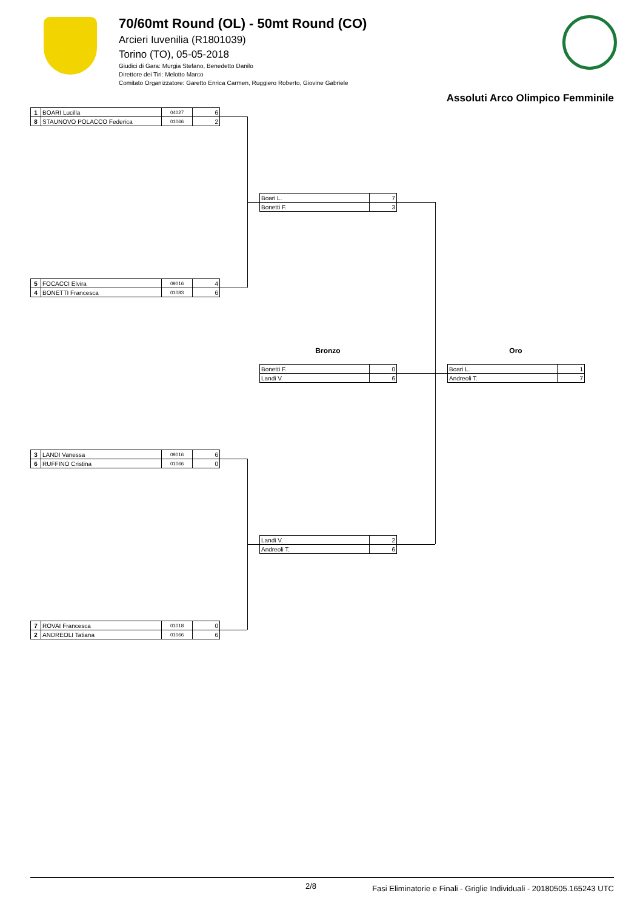70/60mt Round (OL) - 50mt Round (CO)
Arcieri Iuvenilia (R1801039)
Torino (TO), 05-05-2018
Giudici di Gara: Murgia Stefano, Benedetto Danilo
Direttore dei Tiri: Melotto Marco
Comitato Organizzatore: Garetto Enrica Carmen, Ruggiero Roberto, Giovine Gabriele
Assoluti Arco Olimpico Femminile
| 1 | BOARI Lucilla | 04027 | 6 |
| 8 | STAUNOVO POLACCO Federica | 01066 | 2 |
| 5 | FOCACCI Elvira | 09016 | 4 |
| 4 | BONETTI Francesca | 01083 | 6 |
| 3 | LANDI Vanessa | 09016 | 6 |
| 6 | RUFFINO Cristina | 01066 | 0 |
| 7 | ROVAI Francesca | 01018 | 0 |
| 2 | ANDREOLI Tatiana | 01066 | 6 |
| Boari L. | 7 |
| Bonetti F. | 3 |
| Landi V. | 2 |
| Andreoli T. | 6 |
Bronzo Oro
| Bonetti F. | 0 |
| Landi V. | 6 |
| Boari L. | 1 |
| Andreoli T. | 7 |
2/8 Fasi Eliminatorie e Finali - Griglie Individuali - 20180505.165243 UTC